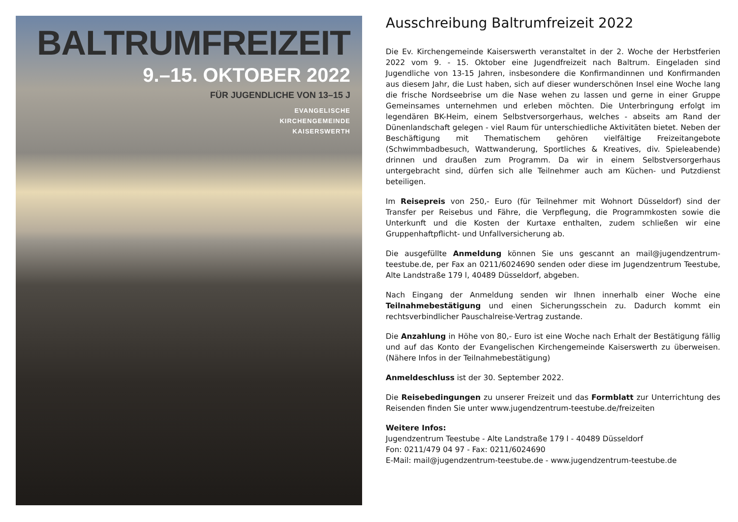BALTRUMFREIZEIT
9.–15. OKTOBER 2022
FÜR JUGENDLICHE VON 13–15 J
EVANGELISCHE
KIRCHENGEMEINDE
KAISERSWERTH
Ausschreibung Baltrumfreizeit 2022
Die Ev. Kirchengemeinde Kaiserswerth veranstaltet in der 2. Woche der Herbstferien 2022 vom 9. - 15. Oktober eine Jugendfreizeit nach Baltrum. Eingeladen sind Jugendliche von 13-15 Jahren, insbesondere die Konfirmandinnen und Konfirmanden aus diesem Jahr, die Lust haben, sich auf dieser wunderschönen Insel eine Woche lang die frische Nordseebrise um die Nase wehen zu lassen und gerne in einer Gruppe Gemeinsames unternehmen und erleben möchten. Die Unterbringung erfolgt im legendären BK-Heim, einem Selbstversorgerhaus, welches - abseits am Rand der Dünenlandschaft gelegen - viel Raum für unterschiedliche Aktivitäten bietet. Neben der Beschäftigung mit Thematischem gehören vielfältige Freizeitangebote (Schwimmbadbesuch, Wattwanderung, Sportliches & Kreatives, div. Spieleabende) drinnen und draußen zum Programm. Da wir in einem Selbstversorgerhaus untergebracht sind, dürfen sich alle Teilnehmer auch am Küchen- und Putzdienst beteiligen.
Im Reisepreis von 250,- Euro (für Teilnehmer mit Wohnort Düsseldorf) sind der Transfer per Reisebus und Fähre, die Verpflegung, die Programmkosten sowie die Unterkunft und die Kosten der Kurtaxe enthalten, zudem schließen wir eine Gruppenhaftpflicht- und Unfallversicherung ab.
Die ausgefüllte Anmeldung können Sie uns gescannt an mail@jugendzentrum-teestube.de, per Fax an 0211/6024690 senden oder diese im Jugendzentrum Teestube, Alte Landstraße 179 l, 40489 Düsseldorf, abgeben.
Nach Eingang der Anmeldung senden wir Ihnen innerhalb einer Woche eine Teilnahmebestätigung und einen Sicherungsschein zu. Dadurch kommt ein rechtsverbindlicher Pauschalreise-Vertrag zustande.
Die Anzahlung in Höhe von 80,- Euro ist eine Woche nach Erhalt der Bestätigung fällig und auf das Konto der Evangelischen Kirchengemeinde Kaiserswerth zu überweisen. (Nähere Infos in der Teilnahmebestätigung)
Anmeldeschluss ist der 30. September 2022.
Die Reisebedingungen zu unserer Freizeit und das Formblatt zur Unterrichtung des Reisenden finden Sie unter www.jugendzentrum-teestube.de/freizeiten
Weitere Infos:
Jugendzentrum Teestube - Alte Landstraße 179 l - 40489 Düsseldorf
Fon: 0211/479 04 97 - Fax: 0211/6024690
E-Mail: mail@jugendzentrum-teestube.de - www.jugendzentrum-teestube.de